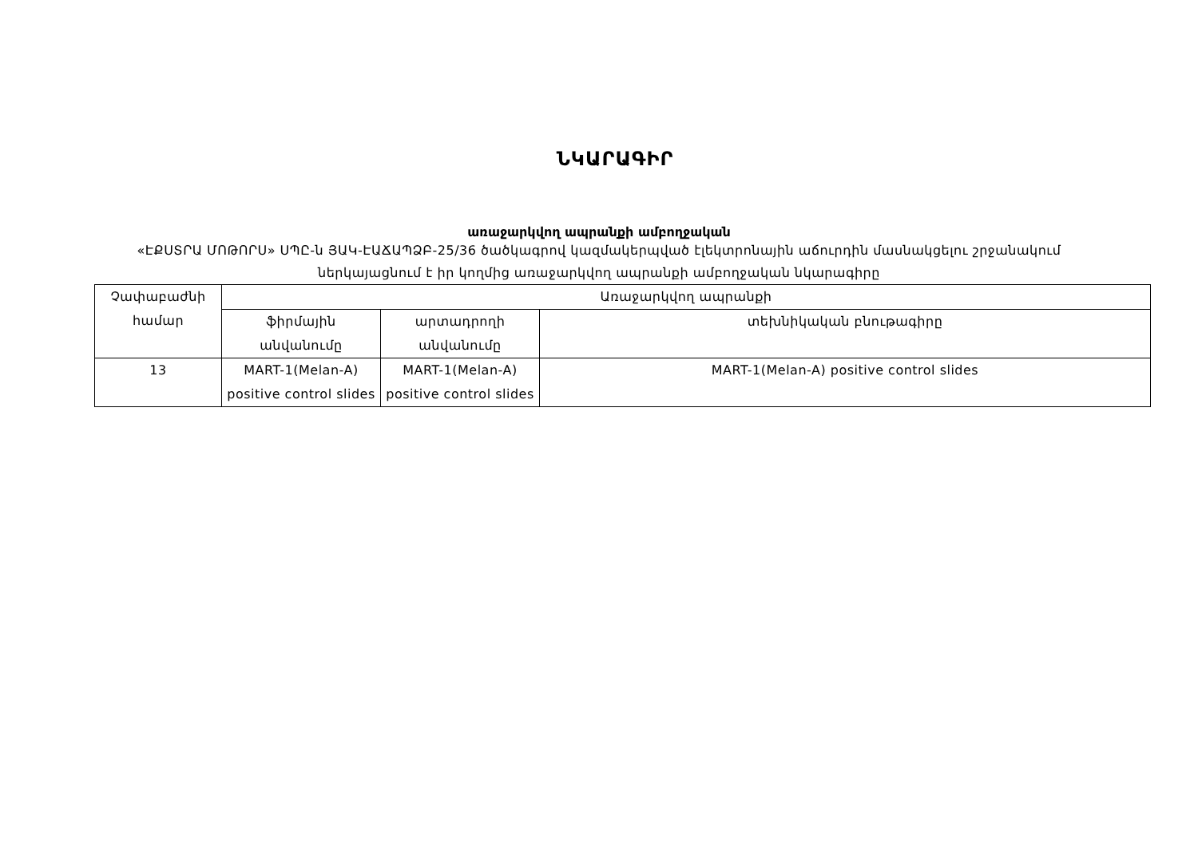ՆԿԱՐԱԳԻՐ
առաջարկվող ապրանքի ամբողջական
«ԷՔՍՏՐԱ ՄՈԹՈՐՍ» ՍՊԸ-ն ՅԱԿ-ԷԱՃԱՊՁԲ-25/36 ծածկագրով կազմակերպված էլեկտրոնային աճուրդին մասնակցելու շրջանակում ներկայացնում է իր կողմից առաջարկվող ապրանքի ամբողջական նկարագիրը
| Չափաբաժնի համար | Առաջարկվող ապրանքի | | |
| | ֆիրմային անվանումը | արտադրողի անվանումը | տեխնիկական բնութագիրը |
| 13 | MART-1(Melan-A) positive control slides | MART-1(Melan-A) positive control slides | MART-1(Melan-A) positive control slides |